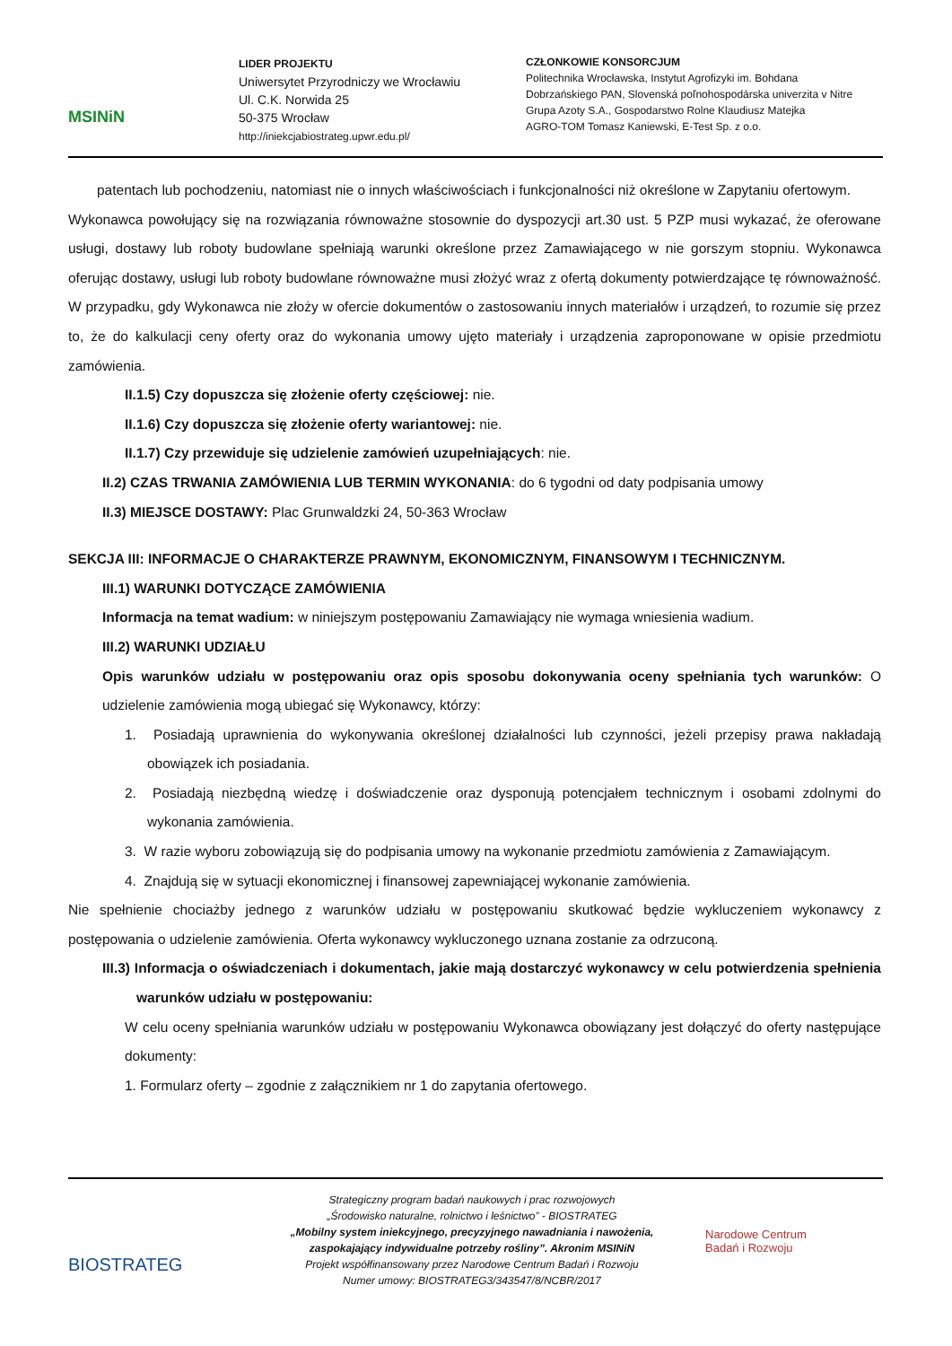MSINiN
LIDER PROJEKTU
Uniwersytet Przyrodniczy we Wrocławiu
Ul. C.K. Norwida 25
50-375 Wrocław
http://iniekcjabiostrateg.upwr.edu.pl/
CZŁONKOWIE KONSORCJUM
Politechnika Wrocławska, Instytut Agrofizyki im. Bohdana
Dobrzańskiego PAN, Slovenská poľnohospodárska univerzita v Nitre
Grupa Azoty S.A., Gospodarstwo Rolne Klaudiusz Matejka
AGRO-TOM Tomasz Kaniewski, E-Test Sp. z o.o.
patentach lub pochodzeniu, natomiast nie o innych właściwościach i funkcjonalności niż określone w Zapytaniu ofertowym.
Wykonawca powołujący się na rozwiązania równoważne stosownie do dyspozycji art.30 ust. 5 PZP musi wykazać, że oferowane usługi, dostawy lub roboty budowlane spełniają warunki określone przez Zamawiającego w nie gorszym stopniu. Wykonawca oferując dostawy, usługi lub roboty budowlane równoważne musi złożyć wraz z ofertą dokumenty potwierdzające tę równoważność. W przypadku, gdy Wykonawca nie złoży w ofercie dokumentów o zastosowaniu innych materiałów i urządzeń, to rozumie się przez to, że do kalkulacji ceny oferty oraz do wykonania umowy ujęto materiały i urządzenia zaproponowane w opisie przedmiotu zamówienia.
II.1.5) Czy dopuszcza się złożenie oferty częściowej: nie.
II.1.6) Czy dopuszcza się złożenie oferty wariantowej: nie.
II.1.7) Czy przewiduje się udzielenie zamówień uzupełniających: nie.
II.2) CZAS TRWANIA ZAMÓWIENIA LUB TERMIN WYKONANIA: do 6 tygodni od daty podpisania umowy
II.3) MIEJSCE DOSTAWY: Plac Grunwaldzki 24, 50-363 Wrocław
SEKCJA III: INFORMACJE O CHARAKTERZE PRAWNYM, EKONOMICZNYM, FINANSOWYM I TECHNICZNYM.
III.1) WARUNKI DOTYCZĄCE ZAMÓWIENIA
Informacja na temat wadium: w niniejszym postępowaniu Zamawiający nie wymaga wniesienia wadium.
III.2) WARUNKI UDZIAŁU
Opis warunków udziału w postępowaniu oraz opis sposobu dokonywania oceny spełniania tych warunków: O udzielenie zamówienia mogą ubiegać się Wykonawcy, którzy:
1. Posiadają uprawnienia do wykonywania określonej działalności lub czynności, jeżeli przepisy prawa nakładają obowiązek ich posiadania.
2. Posiadają niezbędną wiedzę i doświadczenie oraz dysponują potencjałem technicznym i osobami zdolnymi do wykonania zamówienia.
3. W razie wyboru zobowiązują się do podpisania umowy na wykonanie przedmiotu zamówienia z Zamawiającym.
4. Znajdują się w sytuacji ekonomicznej i finansowej zapewniającej wykonanie zamówienia.
Nie spełnienie chociażby jednego z warunków udziału w postępowaniu skutkować będzie wykluczeniem wykonawcy z postępowania o udzielenie zamówienia. Oferta wykonawcy wykluczonego uznana zostanie za odrzuconą.
III.3) Informacja o oświadczeniach i dokumentach, jakie mają dostarczyć wykonawcy w celu potwierdzenia spełnienia warunków udziału w postępowaniu:
W celu oceny spełniania warunków udziału w postępowaniu Wykonawca obowiązany jest dołączyć do oferty następujące dokumenty:
1. Formularz oferty – zgodnie z załącznikiem nr 1 do zapytania ofertowego.
BIOSTRATEG
Strategiczny program badań naukowych i prac rozwojowych
„Środowisko naturalne, rolnictwo i leśnictwo” - BIOSTRATEG
„Mobilny system iniekcyjnego, precyzyjnego nawadniania i nawożenia, zaspokajający indywidualne potrzeby rośliny”. Akronim MSINiN
Projekt współfinansowany przez Narodowe Centrum Badań i Rozwoju
Numer umowy: BIOSTRATEG3/343547/8/NCBR/2017
Narodowe Centrum
Badań i Rozwoju